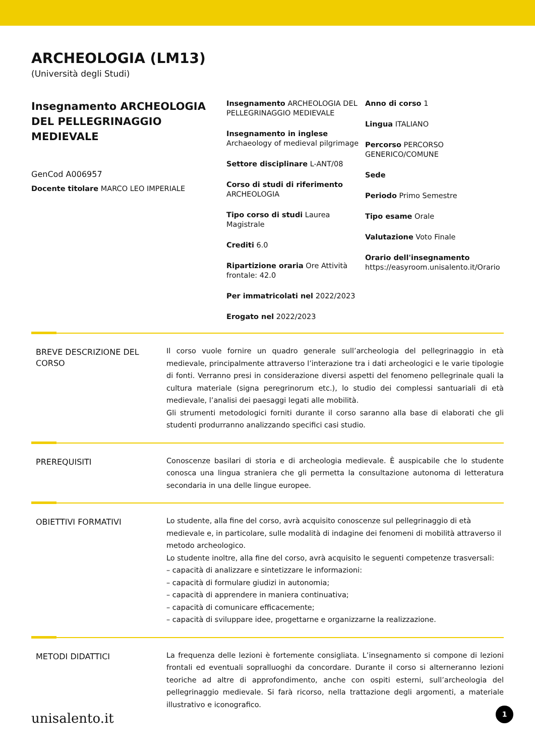ARCHEOLOGIA (LM13)
(Università degli Studi)
Insegnamento ARCHEOLOGIA DEL PELLEGRINAGGIO MEDIEVALE
GenCod A006957
Docente titolare MARCO LEO IMPERIALE
Insegnamento ARCHEOLOGIA DEL PELLEGRINAGGIO MEDIEVALE
Insegnamento in inglese Archaeology of medieval pilgrimage
Settore disciplinare L-ANT/08
Corso di studi di riferimento ARCHEOLOGIA
Tipo corso di studi Laurea Magistrale
Crediti 6.0
Ripartizione oraria Ore Attività frontale: 42.0
Per immatricolati nel 2022/2023
Erogato nel 2022/2023
Anno di corso 1
Lingua ITALIANO
Percorso PERCORSO GENERICO/COMUNE
Sede
Periodo Primo Semestre
Tipo esame Orale
Valutazione Voto Finale
Orario dell'insegnamento https://easyroom.unisalento.it/Orario
BREVE DESCRIZIONE DEL CORSO
Il corso vuole fornire un quadro generale sull’archeologia del pellegrinaggio in età medievale, principalmente attraverso l’interazione tra i dati archeologici e le varie tipologie di fonti. Verranno presi in considerazione diversi aspetti del fenomeno pellegrinale quali la cultura materiale (signa peregrinorum etc.), lo studio dei complessi santuariali di età medievale, l’analisi dei paesaggi legati alle mobilità.
Gli strumenti metodologici forniti durante il corso saranno alla base di elaborati che gli studenti produrranno analizzando specifici casi studio.
PREREQUISITI
Conoscenze basilari di storia e di archeologia medievale. È auspicabile che lo studente conosca una lingua straniera che gli permetta la consultazione autonoma di letteratura secondaria in una delle lingue europee.
OBIETTIVI FORMATIVI
Lo studente, alla fine del corso, avrà acquisito conoscenze sul pellegrinaggio di età medievale e, in particolare, sulle modalità di indagine dei fenomeni di mobilità attraverso il metodo archeologico.
Lo studente inoltre, alla fine del corso, avrà acquisito le seguenti competenze trasversali:
– capacità di analizzare e sintetizzare le informazioni:
– capacità di formulare giudizi in autonomia;
– capacità di apprendere in maniera continuativa;
– capacità di comunicare efficacemente;
– capacità di sviluppare idee, progettarne e organizzarne la realizzazione.
METODI DIDATTICI
La frequenza delle lezioni è fortemente consigliata. L’insegnamento si compone di lezioni frontali ed eventuali sopralluoghi da concordare. Durante il corso si alterneranno lezioni teoriche ad altre di approfondimento, anche con ospiti esterni, sull’archeologia del pellegrinaggio medievale. Si farà ricorso, nella trattazione degli argomenti, a materiale illustrativo e iconografico.
unisalento.it 1